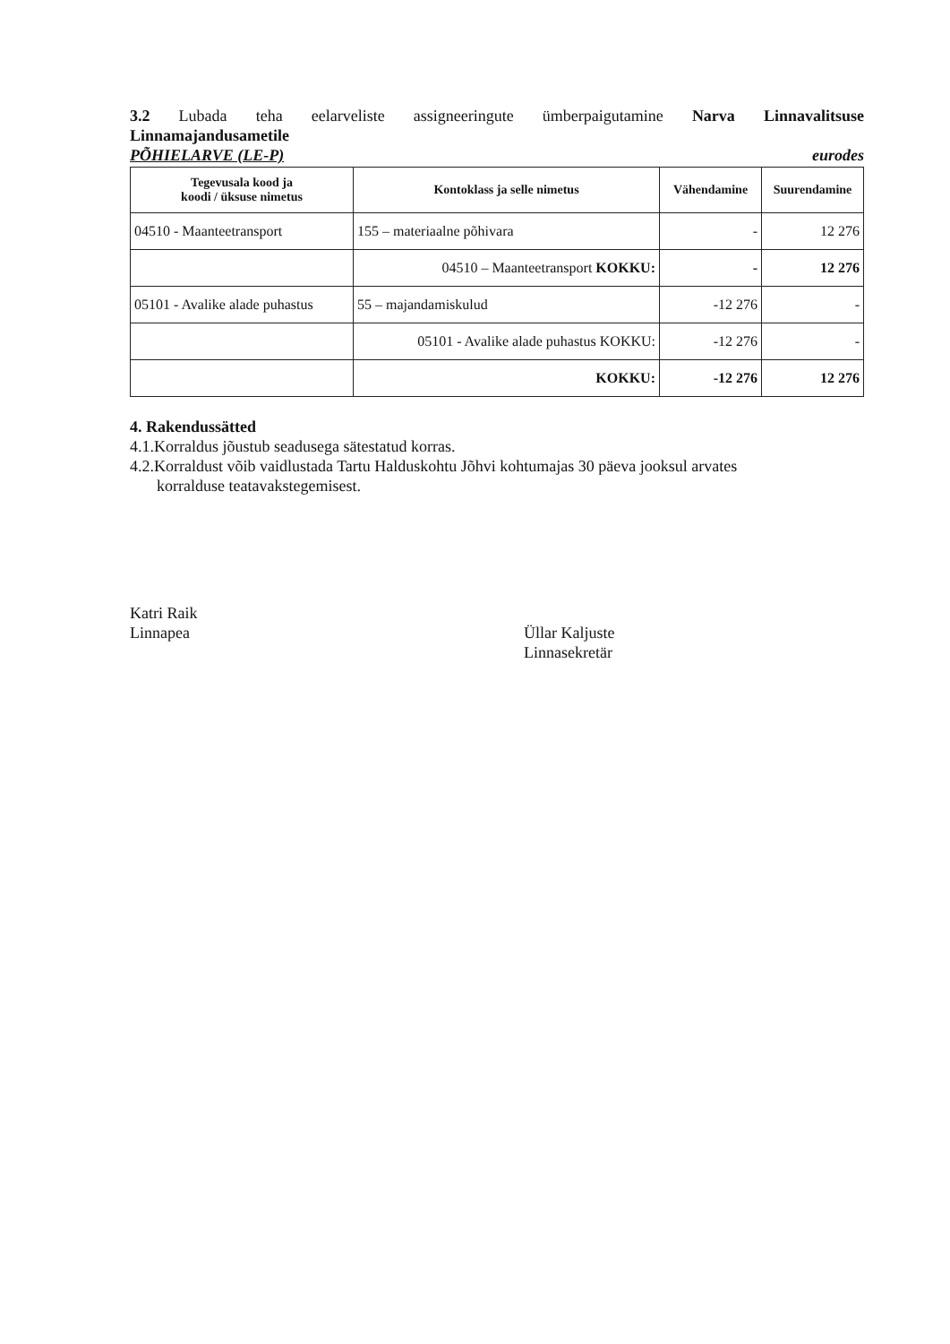3.2 Lubada teha eelarveliste assigneeringute ümberpaigutamine Narva Linnavalitsuse
Linnamajandusametile
PÕHIELARVE (LE-P) eurodes
| Tegevusala kood ja koodi / üksuse nimetus | Kontoklass ja selle nimetus | Vähendamine | Suurendamine |
| --- | --- | --- | --- |
| 04510 - Maanteetransport | 155 – materiaalne põhivara | - | 12 276 |
| | 04510 – Maanteetransport KOKKU: | - | 12 276 |
| 05101 - Avalike alade puhastus | 55 – majandamiskulud | -12 276 | - |
| | 05101 - Avalike alade puhastus KOKKU: | -12 276 | - |
| | KOKKU: | -12 276 | 12 276 |
4. Rakendussätted
4.1.Korraldus jõustub seadusega sätestatud korras.
4.2.Korraldust võib vaidlustada Tartu Halduskohtu Jõhvi kohtumajas 30 päeva jooksul arvates
korralduse teatavakstegemisest.
Katri Raik
Linnapea
Üllar Kaljuste
Linnasekretär